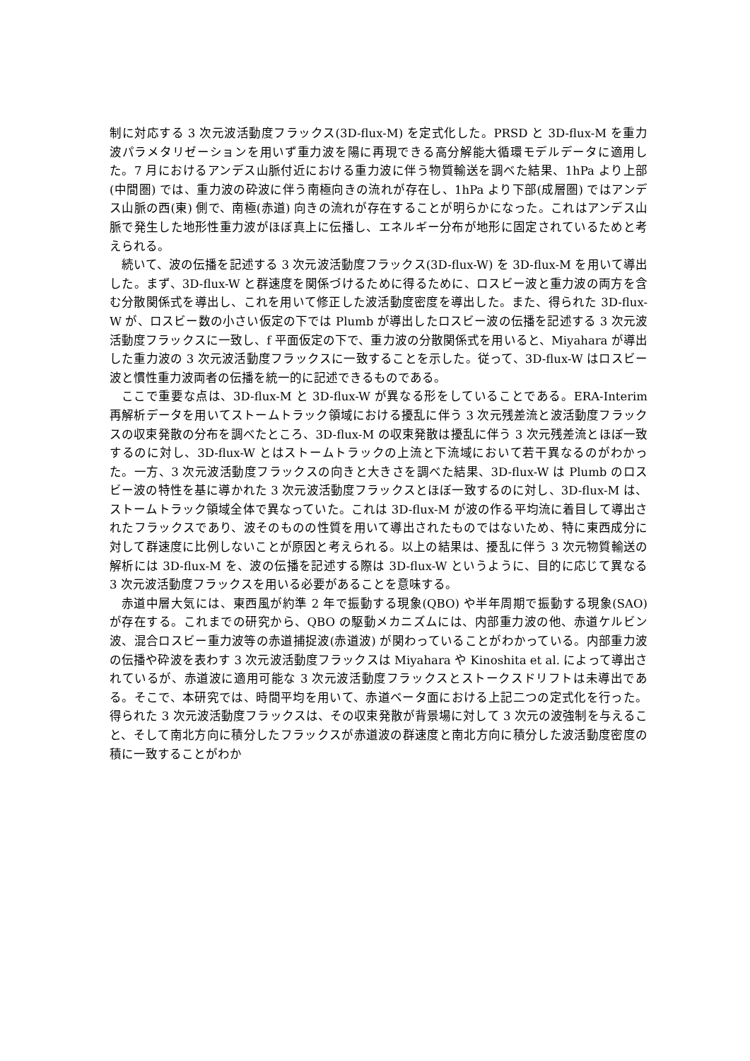制に対応する 3 次元波活動度フラックス(3D-flux-M) を定式化した。PRSD と 3D-flux-M を重力波パラメタリゼーションを用いず重力波を陽に再現できる高分解能大循環モデルデータに適用した。7 月におけるアンデス山脈付近における重力波に伴う物質輸送を調べた結果、1hPa より上部 (中間圏) では、重力波の砕波に伴う南極向きの流れが存在し、1hPa より下部(成層圏) ではアンデス山脈の西(東) 側で、南極(赤道) 向きの流れが存在することが明らかになった。これはアンデス山脈で発生した地形性重力波がほぼ真上に伝播し、エネルギー分布が地形に固定されているためと考えられる。
続いて、波の伝播を記述する 3 次元波活動度フラックス(3D-flux-W) を 3D-flux-M を用いて導出した。まず、3D-flux-W と群速度を関係づけるために得るために、ロスビー波と重力波の両方を含む分散関係式を導出し、これを用いて修正した波活動度密度を導出した。また、得られた 3D-flux-W が、ロスビー数の小さい仮定の下では Plumb が導出したロスビー波の伝播を記述する 3 次元波活動度フラックスに一致し、f 平面仮定の下で、重力波の分散関係式を用いると、Miyahara が導出した重力波の 3 次元波活動度フラックスに一致することを示した。従って、3D-flux-W はロスビー波と慣性重力波両者の伝播を統一的に記述できるものである。
ここで重要な点は、3D-flux-M と 3D-flux-W が異なる形をしていることである。ERA-Interim 再解析データを用いてストームトラック領域における擾乱に伴う 3 次元残差流と波活動度フラックスの収束発散の分布を調べたところ、3D-flux-M の収束発散は擾乱に伴う 3 次元残差流とほぼ一致するのに対し、3D-flux-W とはストームトラックの上流と下流域において若干異なるのがわかった。一方、3 次元波活動度フラックスの向きと大きさを調べた結果、3D-flux-W は Plumb のロスビー波の特性を基に導かれた 3 次元波活動度フラックスとほぼ一致するのに対し、3D-flux-M は、ストームトラック領域全体で異なっていた。これは 3D-flux-M が波の作る平均流に着目して導出されたフラックスであり、波そのものの性質を用いて導出されたものではないため、特に東西成分に対して群速度に比例しないことが原因と考えられる。以上の結果は、擾乱に伴う 3 次元物質輸送の解析には 3D-flux-M を、波の伝播を記述する際は 3D-flux-W というように、目的に応じて異なる 3 次元波活動度フラックスを用いる必要があることを意味する。
赤道中層大気には、東西風が約準 2 年で振動する現象(QBO) や半年周期で振動する現象(SAO) が存在する。これまでの研究から、QBO の駆動メカニズムには、内部重力波の他、赤道ケルビン波、混合ロスビー重力波等の赤道捕捉波(赤道波) が関わっていることがわかっている。内部重力波の伝播や砕波を表わす 3 次元波活動度フラックスは Miyahara や Kinoshita et al. によって導出されているが、赤道波に適用可能な 3 次元波活動度フラックスとストークスドリフトは未導出である。そこで、本研究では、時間平均を用いて、赤道ベータ面における上記二つの定式化を行った。得られた 3 次元波活動度フラックスは、その収束発散が背景場に対して 3 次元の波強制を与えること、そして南北方向に積分したフラックスが赤道波の群速度と南北方向に積分した波活動度密度の積に一致することがわか